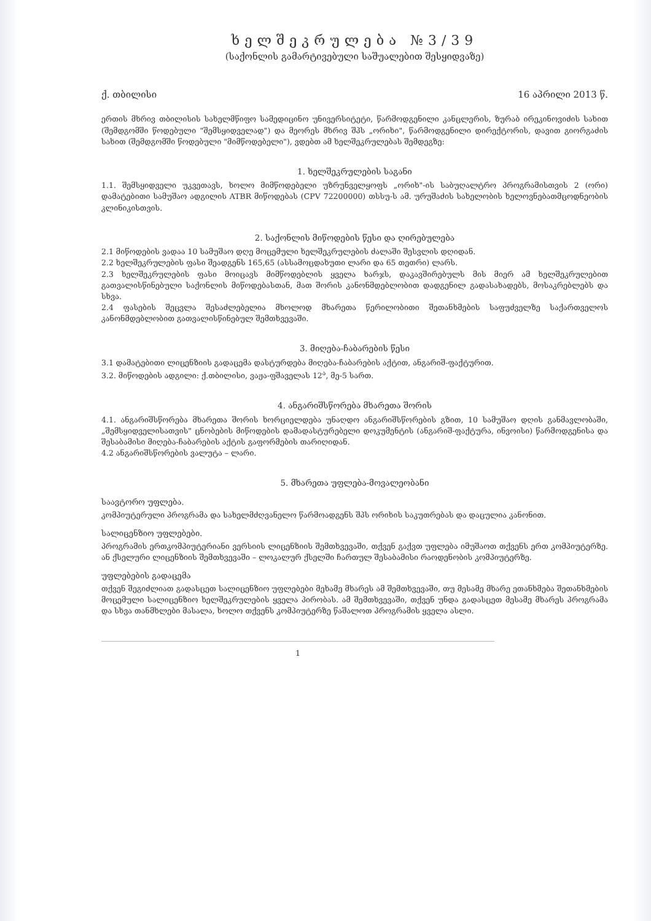ხელშეკრულება №3/39
(საქონლის გამარტივებული საშუალებით შესყიდვაზე)
ქ. თბილისი 16 აპრილი 2013 წ.
ერთის მხრივ თბილისის სახელმწიფო სამედიცინო უნივერსიტეტი, წარმოდგენილი კანცლერის, ზურაბ ირეკინოვიძის სახით (შემდგომში წოდებული "შემსყიდველად") და მეორეს მხრივ შპს „ორიხი", წარმოდგენილი დირექტორის, დავით გიორგაძის სახით (შემდგომში წოდებული "მიმწოდებელი"), ვდებთ ამ ხელშეკრულებას შემდეგზე:
1. ხელშეკრულების საგანი
1.1. შემსყიდველი უკვეთავს, ხოლო მიმწოდებელი უზრუნველყოფს „ორიხ"-ის საბუღალტრო პროგრამისთვის 2 (ორი) დამატებითი სამუშაო ადგილის ATBR მიწოდებას (CPV 72200000) თსსუ-ს ამ. ურუშაძის სახელობის ხელოვნებათმცოდნეობის კლინიკისთვის.
2. საქონლის მიწოდების წესი და ღირებულება
2.1 მიწოდების ვადაა 10 სამუშაო დღე მოცემული ხელშეკრულების ძალაში შესვლის დღიდან.
2.2 ხელშეკრულების ფასი შეადგენს 165,65 (ასსამოცდახუთი ლარი და 65 თეთრი) ლარს.
2.3 ხელშეკრულების ფასი მოიცავს მიმწოდებლის ყველა ხარჯს, დაკავშირებულს მის მიერ ამ ხელშეკრულებით გათვალისწინებული საქონლის მიწოდებასთან, მათ შორის კანონმდებლობით დადგენილ გადასახადებს, მოსაკრებლებს და სხვა.
2.4 ფასების შეცვლა შესაძლებელია მხოლოდ მხარეთა წერილობითი შეთანხმების საფუძველზე საქართველოს კანონმდებლობით გათვალისწინებულ შემთხვევაში.
3. მიღება-ჩაბარების წესი
3.1 დამატებითი ლიცენზიის გადაცემა დასტურდება მიღება-ჩაბარების აქტით, ანგარიშ-ფაქტურით.
3.2. მიწოდების ადგილი: ქ.თბილისი, ვაჟა-ფშაველას 12<sup>ა</sup>, მე-5 სართ.
4. ანგარიშსწორება მხარეთა შორის
4.1. ანგარიშსწორება მხარეთა შორის ხორციელდება უნაღდო ანგარიშსწორების გზით, 10 სამუშაო დღის განმავლობაში, „შემსყიდველისათვის" ცნობების მიწოდების დამადასტურებელი დოკუმენტის (ანგარიშ-ფაქტურა, ინვოისი) წარმოდგენისა და შესაბამისი მიღება-ჩაბარების აქტის გაფორმების თარიღიდან.
4.2 ანგარიშსწორების ვალუტა – ლარი.
5. მხარეთა უფლება-მოვალეობანი
საავტორო უფლება.
კომპიუტერული პროგრამა და სახელმძღვანელო წარმოადგენს შპს ორიხის საკუთრებას და დაცულია კანონით.
სალიცენზიო უფლებები.
პროგრამის ერთკომპიუტერიანი ვერსიის ლიცენზიის შემთხვევაში, თქვენ გაქვთ უფლება იმუშაოთ თქვენს ერთ კომპიუტერზე. ან ქსელური ლიცენზიის შემთხვევაში – ლოკალურ ქსელში ჩართულ შესაბამისი რაოდენობის კომპიუტერზე.
უფლებების გადაცემა
თქვენ შეგიძლიათ გადასცეთ სალიცენზიო უფლებები მეხამე მხარეს ამ შემთხვევაში, თუ მესამე მხარე ეთანხმება შეთანხმების მოცემული სალიცენზიო ხელშეკრულების ყველა პირობას. ამ შემთხვევაში, თქვენ უნდა გადასცეთ მესამე მხარეს პროგრამა და სხვა თანმხლები მასალა, ხოლო თქვენს კომპიუტერზე წაშალოთ პროგრამის ყველა ასლი.
1